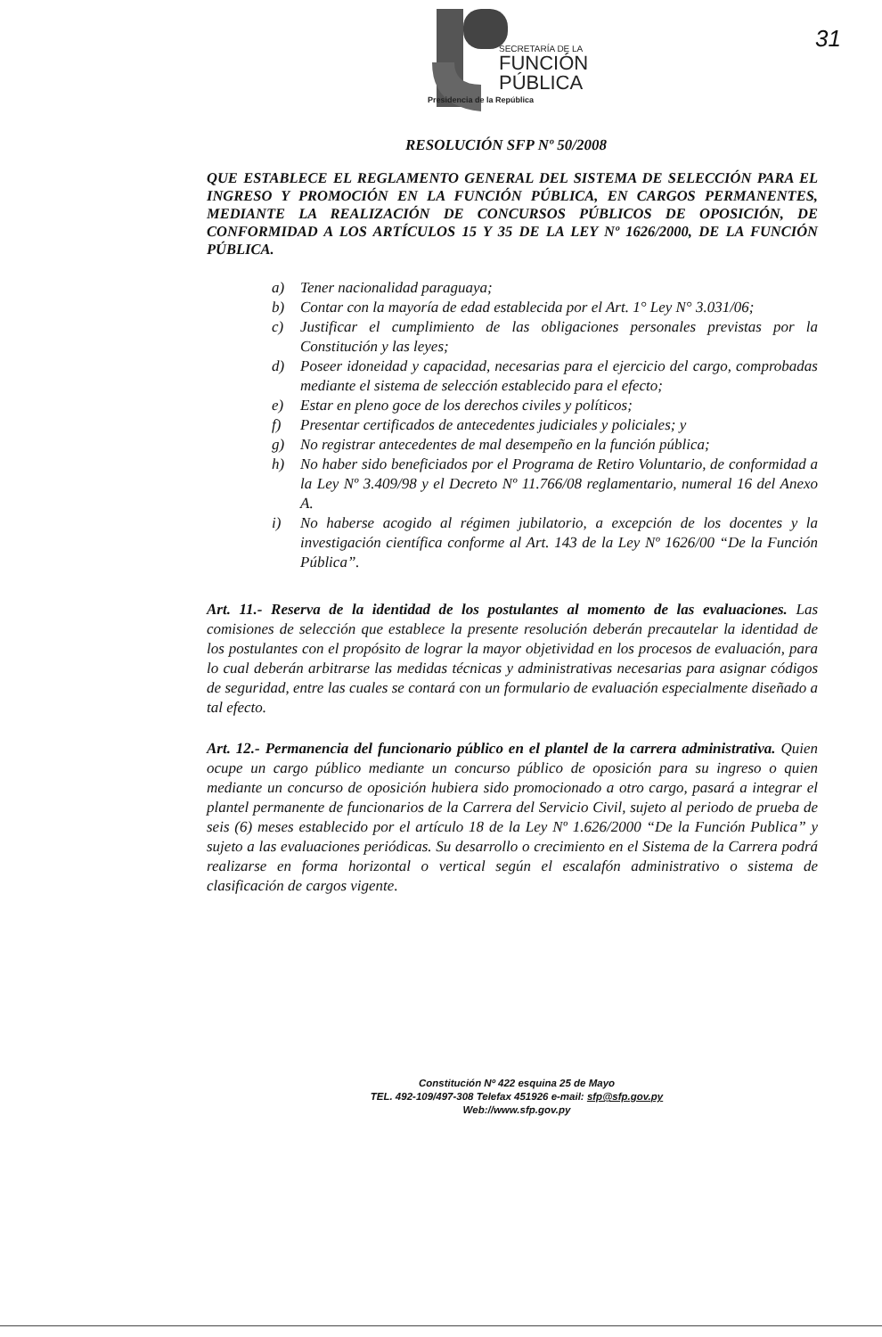SECRETARÍA DE LA
FUNCIÓN
PÚBLICA
Presidencia de la República
31
RESOLUCIÓN SFP Nº 50/2008
QUE ESTABLECE EL REGLAMENTO GENERAL DEL SISTEMA DE SELECCIÓN PARA EL INGRESO Y PROMOCIÓN EN LA FUNCIÓN PÚBLICA, EN CARGOS PERMANENTES, MEDIANTE LA REALIZACIÓN DE CONCURSOS PÚBLICOS DE OPOSICIÓN, DE CONFORMIDAD A LOS ARTÍCULOS 15 Y 35 DE LA LEY Nº 1626/2000, DE LA FUNCIÓN PÚBLICA.
a) Tener nacionalidad paraguaya;
b) Contar con la mayoría de edad establecida por el Art. 1° Ley N° 3.031/06;
c) Justificar el cumplimiento de las obligaciones personales previstas por la Constitución y las leyes;
d) Poseer idoneidad y capacidad, necesarias para el ejercicio del cargo, comprobadas mediante el sistema de selección establecido para el efecto;
e) Estar en pleno goce de los derechos civiles y políticos;
f) Presentar certificados de antecedentes judiciales y policiales; y
g) No registrar antecedentes de mal desempeño en la función pública;
h) No haber sido beneficiados por el Programa de Retiro Voluntario, de conformidad a la Ley Nº 3.409/98 y el Decreto Nº 11.766/08 reglamentario, numeral 16 del Anexo A.
i) No haberse acogido al régimen jubilatorio, a excepción de los docentes y la investigación científica conforme al Art. 143 de la Ley Nº 1626/00 “De la Función Pública”.
Art. 11.- Reserva de la identidad de los postulantes al momento de las evaluaciones. Las comisiones de selección que establece la presente resolución deberán precautelar la identidad de los postulantes con el propósito de lograr la mayor objetividad en los procesos de evaluación, para lo cual deberán arbitrarse las medidas técnicas y administrativas necesarias para asignar códigos de seguridad, entre las cuales se contará con un formulario de evaluación especialmente diseñado a tal efecto.
Art. 12.- Permanencia del funcionario público en el plantel de la carrera administrativa. Quien ocupe un cargo público mediante un concurso público de oposición para su ingreso o quien mediante un concurso de oposición hubiera sido promocionado a otro cargo, pasará a integrar el plantel permanente de funcionarios de la Carrera del Servicio Civil, sujeto al periodo de prueba de seis (6) meses establecido por el artículo 18 de la Ley Nº 1.626/2000 “De la Función Publica” y sujeto a las evaluaciones periódicas. Su desarrollo o crecimiento en el Sistema de la Carrera podrá realizarse en forma horizontal o vertical según el escalafón administrativo o sistema de clasificación de cargos vigente.
Constitución Nº 422 esquina 25 de Mayo
TEL. 492-109/497-308 Telefax 451926 e-mail: sfp@sfp.gov.py
Web://www.sfp.gov.py